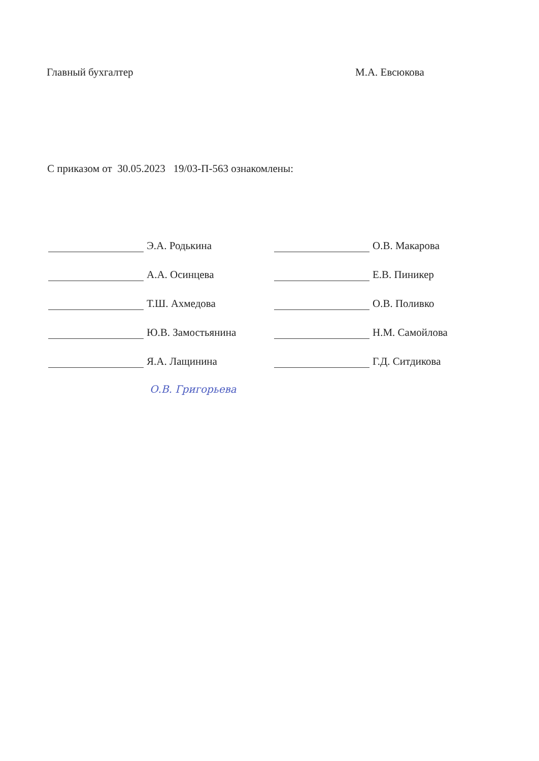Главный бухгалтер М.А. Евсюкова
С приказом от 30.05.2023 19/03-П-563 ознакомлены:
Э.А. Родькина
А.А. Осинцева
Т.Ш. Ахмедова
Ю.В. Замостьянина
Я.А. Лащинина
О.В. Макарова
Е.В. Пиникер
О.В. Поливко
Н.М. Самойлова
Г.Д. Ситдикова
О.В. Григорьева